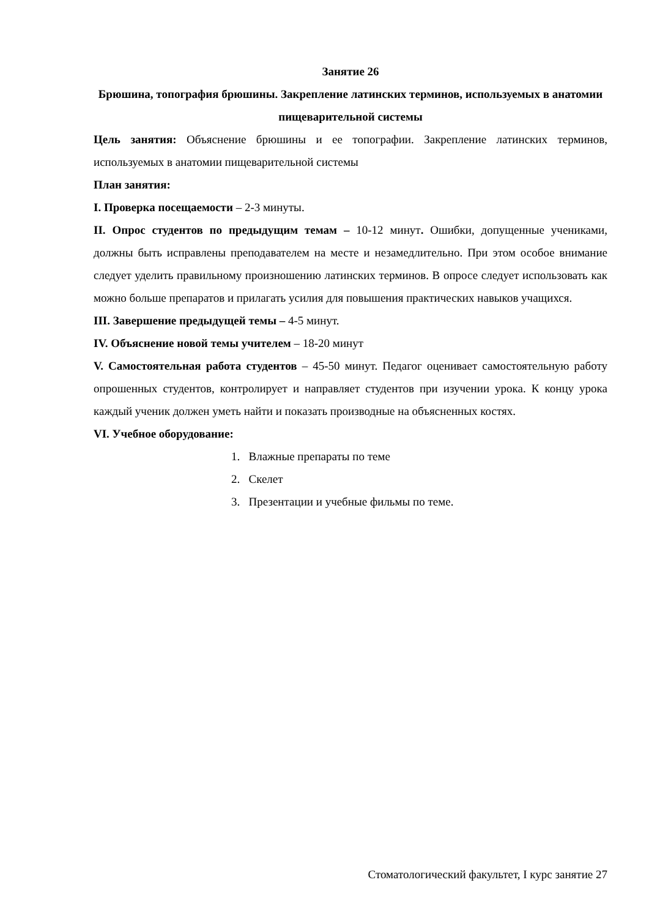Занятие 26
Брюшина, топография брюшины. Закрепление латинских терминов, используемых в анатомии пищеварительной системы
Цель занятия: Объяснение брюшины и ее топографии. Закрепление латинских терминов, используемых в анатомии пищеварительной системы
План занятия:
I. Проверка посещаемости – 2-3 минуты.
II. Опрос студентов по предыдущим темам – 10-12 минут. Ошибки, допущенные учениками, должны быть исправлены преподавателем на месте и незамедлительно. При этом особое внимание следует уделить правильному произношению латинских терминов. В опросе следует использовать как можно больше препаратов и прилагать усилия для повышения практических навыков учащихся.
III. Завершение предыдущей темы – 4-5 минут.
IV. Объяснение новой темы учителем – 18-20 минут
V. Самостоятельная работа студентов – 45-50 минут. Педагог оценивает самостоятельную работу опрошенных студентов, контролирует и направляет студентов при изучении урока. К концу урока каждый ученик должен уметь найти и показать производные на объясненных костях.
VI. Учебное оборудование:
1. Влажные препараты по теме
2. Скелет
3. Презентации и учебные фильмы по теме.
Стоматологический факультет, I курс занятие 27